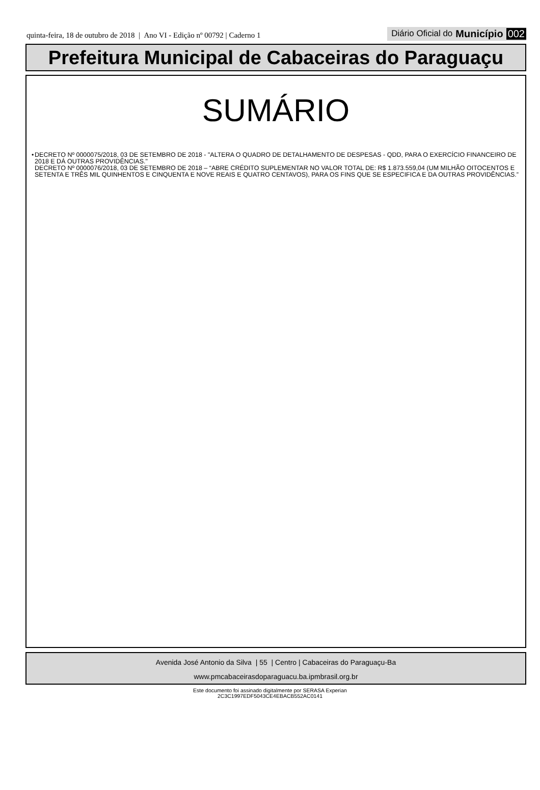quinta-feira, 18 de outubro de 2018 | Ano VI - Edição nº 00792 | Caderno 1
Diário Oficial do Município 002
Prefeitura Municipal de Cabaceiras do Paraguaçu
SUMÁRIO
• DECRETO Nº 0000075/2018, 03 DE SETEMBRO DE 2018 - "ALTERA O QUADRO DE DETALHAMENTO DE DESPESAS - QDD, PARA O EXERCÍCIO FINANCEIRO DE 2018 E DÁ OUTRAS PROVIDÊNCIAS."
DECRETO Nº 0000076/2018, 03 DE SETEMBRO DE 2018 – “ABRE CRÉDITO SUPLEMENTAR NO VALOR TOTAL DE: R$ 1.873.559,04 (UM MILHÃO OITOCENTOS E SETENTA E TRÊS MIL QUINHENTOS E CINQUENTA E NOVE REAIS E QUATRO CENTAVOS), PARA OS FINS QUE SE ESPECIFICA E DA OUTRAS PROVIDÊNCIAS.”
Avenida José Antonio da Silva | 55 | Centro | Cabaceiras do Paraguaçu-Ba
www.pmcabaceirasdoparaguacu.ba.ipmbrasil.org.br
Este documento foi assinado digitalmente por SERASA Experian
2C3C1997EDF5043CE4EBACB552AC0141